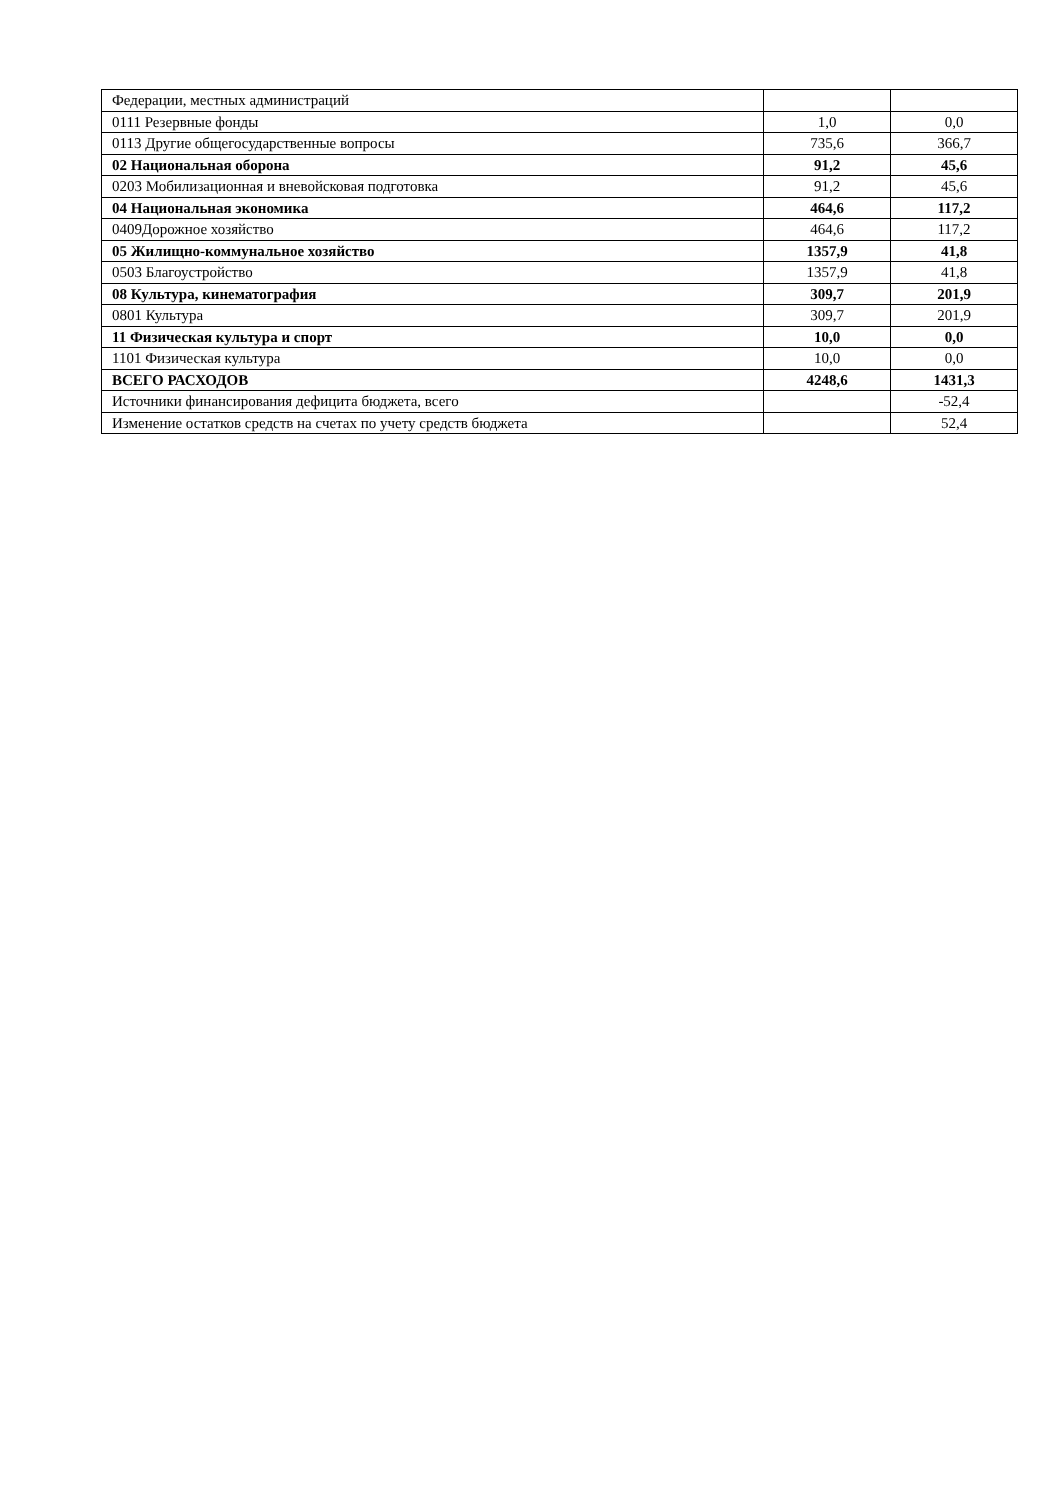| Федерации, местных администраций | | |
| 0111 Резервные фонды | 1,0 | 0,0 |
| 0113 Другие общегосударственные вопросы | 735,6 | 366,7 |
| 02 Национальная оборона | 91,2 | 45,6 |
| 0203 Мобилизационная и вневойсковая подготовка | 91,2 | 45,6 |
| 04 Национальная экономика | 464,6 | 117,2 |
| 0409Дорожное хозяйство | 464,6 | 117,2 |
| 05 Жилищно-коммунальное хозяйство | 1357,9 | 41,8 |
| 0503 Благоустройство | 1357,9 | 41,8 |
| 08 Культура, кинематография | 309,7 | 201,9 |
| 0801 Культура | 309,7 | 201,9 |
| 11 Физическая культура и спорт | 10,0 | 0,0 |
| 1101 Физическая культура | 10,0 | 0,0 |
| ВСЕГО РАСХОДОВ | 4248,6 | 1431,3 |
| Источники финансирования дефицита бюджета, всего | | -52,4 |
| Изменение остатков средств на счетах по учету средств бюджета | | 52,4 |